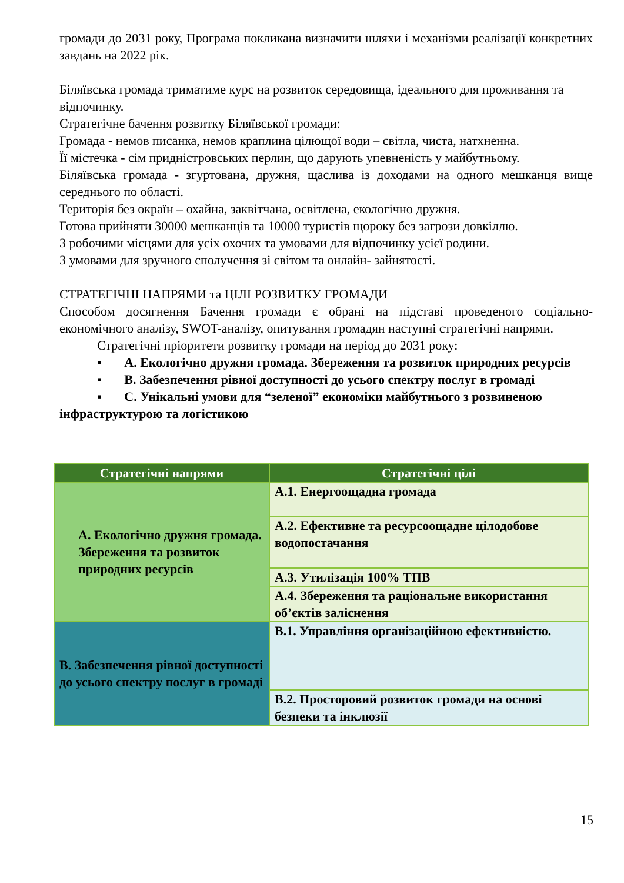громади до 2031 року, Програма покликана визначити шляхи і механізми реалізації конкретних завдань на 2022 рік.
Біляївська громада триматиме курс на розвиток середовища, ідеального для проживання та відпочинку.
Стратегічне бачення розвитку Біляївської громади:
Громада - немов писанка, немов краплина цілющої води – світла, чиста, натхненна.
Її містечка - сім придністровських перлин, що дарують упевненість у майбутньому.
Біляївська громада - згуртована, дружня, щаслива із доходами на одного мешканця вище середнього по області.
Територія без окраїн – охайна, заквітчана, освітлена, екологічно дружня.
Готова прийняти 30000 мешканців та 10000 туристів щороку без загрози довкіллю.
З робочими місцями для усіх охочих та умовами для відпочинку усієї родини.
З умовами для зручного сполучення зі світом та онлайн- зайнятості.
СТРАТЕГІЧНІ НАПРЯМИ та ЦІЛІ РОЗВИТКУ ГРОМАДИ
Способом досягнення Бачення громади є обрані на підставі проведеного соціально-економічного аналізу, SWOT-аналізу, опитування громадян наступні стратегічні напрями.
Стратегічні пріоритети розвитку громади на період до 2031 року:
▪ A. Екологічно дружня громада. Збереження та розвиток природних ресурсів
▪ B. Забезпечення рівної доступності до усього спектру послуг в громаді
▪ C. Унікальні умови для “зеленої” економіки майбутнього з розвиненою інфраструктурою та логістикою
| Стратегічні напрями | Стратегічні цілі |
| --- | --- |
| A. Екологічно дружня громада. Збереження та розвиток природних ресурсів | A.1. Енергоощадна громада |
| | A.2. Ефективне та ресурсоощадне цілодобове водопостачання |
| | A.3. Утилізація 100% ТПВ |
| | A.4. Збереження та раціональне використання об’єктів заліснення |
| B. Забезпечення рівної доступності до усього спектру послуг в громаді | B.1. Управління організаційною ефективністю. |
| | B.2. Просторовий розвиток громади на основі безпеки та інклюзії |
15